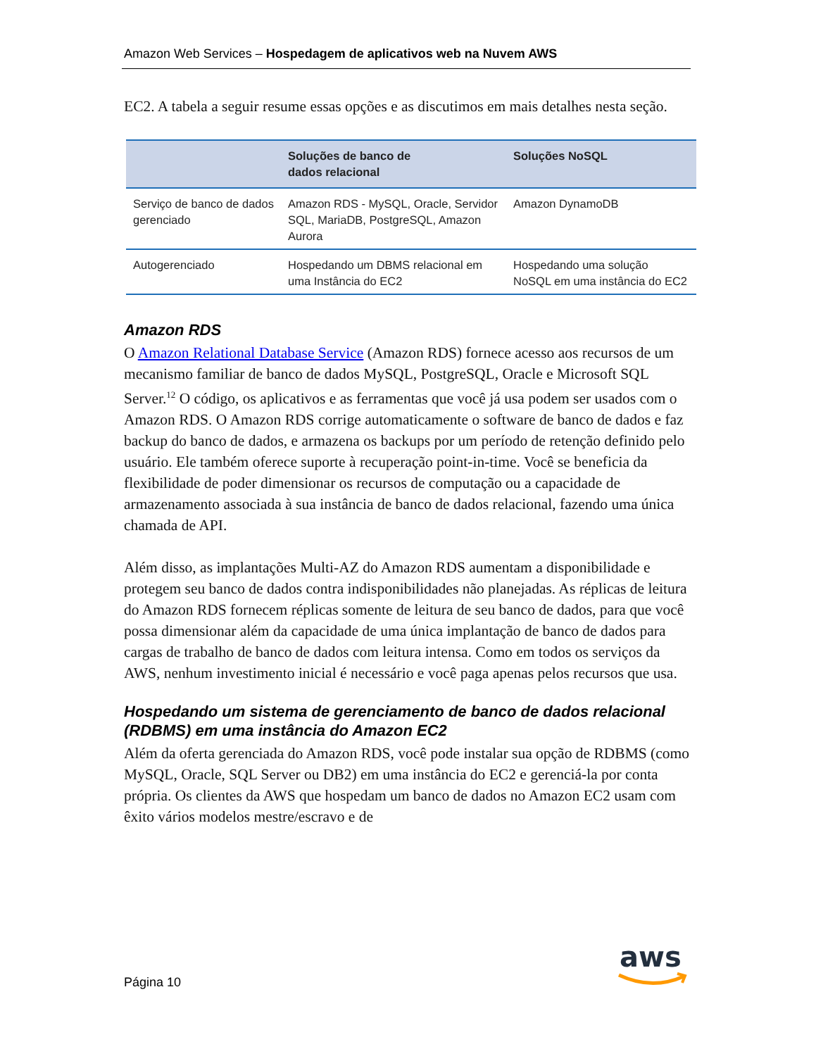Amazon Web Services – Hospedagem de aplicativos web na Nuvem AWS
EC2. A tabela a seguir resume essas opções e as discutimos em mais detalhes nesta seção.
| | Soluções de banco de dados relacional | Soluções NoSQL |
| --- | --- | --- |
| Serviço de banco de dados gerenciado | Amazon RDS - MySQL, Oracle, Servidor SQL, MariaDB, PostgreSQL, Amazon Aurora | Amazon DynamoDB |
| Autogerenciado | Hospedando um DBMS relacional em uma Instância do EC2 | Hospedando uma solução NoSQL em uma instância do EC2 |
Amazon RDS
O Amazon Relational Database Service (Amazon RDS) fornece acesso aos recursos de um mecanismo familiar de banco de dados MySQL, PostgreSQL, Oracle e Microsoft SQL Server.<sup>12</sup> O código, os aplicativos e as ferramentas que você já usa podem ser usados com o Amazon RDS. O Amazon RDS corrige automaticamente o software de banco de dados e faz backup do banco de dados, e armazena os backups por um período de retenção definido pelo usuário. Ele também oferece suporte à recuperação point-in-time. Você se beneficia da flexibilidade de poder dimensionar os recursos de computação ou a capacidade de armazenamento associada à sua instância de banco de dados relacional, fazendo uma única chamada de API.
Além disso, as implantações Multi-AZ do Amazon RDS aumentam a disponibilidade e protegem seu banco de dados contra indisponibilidades não planejadas. As réplicas de leitura do Amazon RDS fornecem réplicas somente de leitura de seu banco de dados, para que você possa dimensionar além da capacidade de uma única implantação de banco de dados para cargas de trabalho de banco de dados com leitura intensa. Como em todos os serviços da AWS, nenhum investimento inicial é necessário e você paga apenas pelos recursos que usa.
Hospedando um sistema de gerenciamento de banco de dados relacional (RDBMS) em uma instância do Amazon EC2
Além da oferta gerenciada do Amazon RDS, você pode instalar sua opção de RDBMS (como MySQL, Oracle, SQL Server ou DB2) em uma instância do EC2 e gerenciá-la por conta própria. Os clientes da AWS que hospedam um banco de dados no Amazon EC2 usam com êxito vários modelos mestre/escravo e de
Página 10
aws